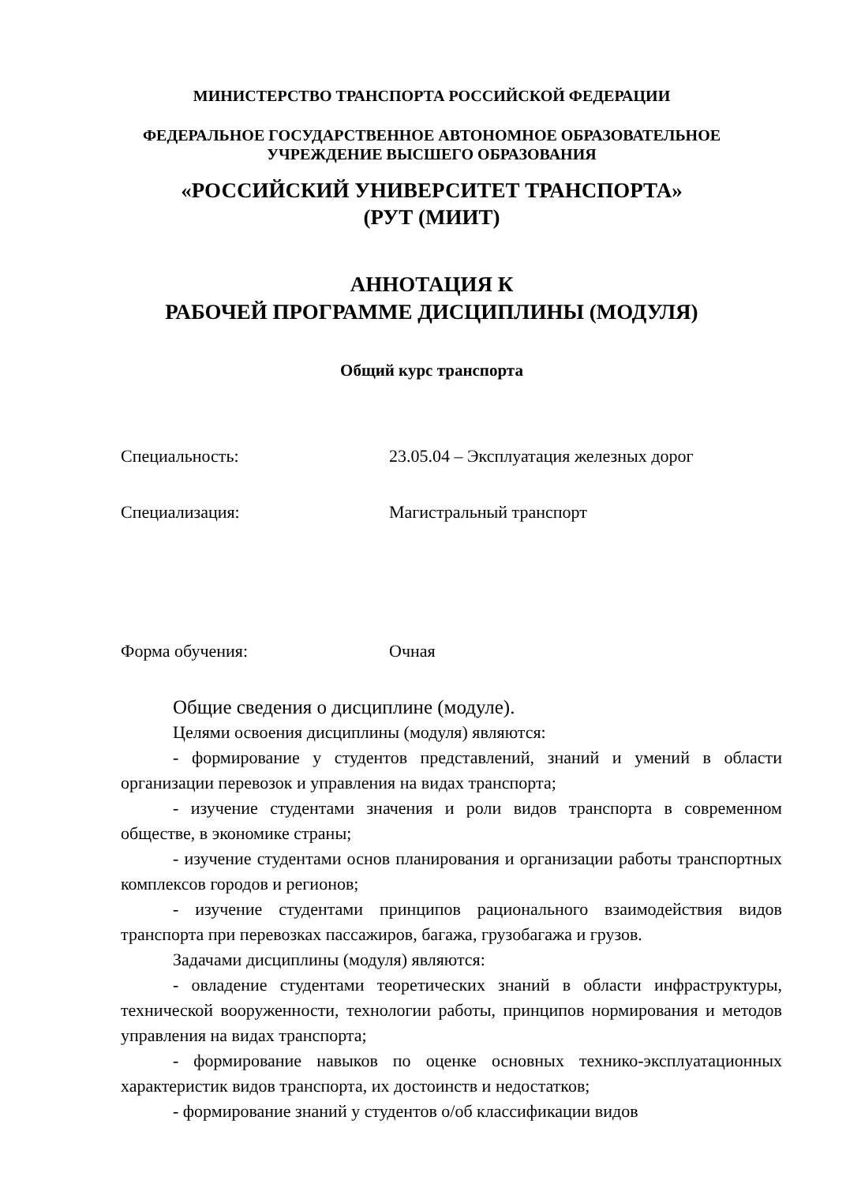МИНИСТЕРСТВО ТРАНСПОРТА РОССИЙСКОЙ ФЕДЕРАЦИИ
ФЕДЕРАЛЬНОЕ ГОСУДАРСТВЕННОЕ АВТОНОМНОЕ ОБРАЗОВАТЕЛЬНОЕ
УЧРЕЖДЕНИЕ ВЫСШЕГО ОБРАЗОВАНИЯ
«РОССИЙСКИЙ УНИВЕРСИТЕТ ТРАНСПОРТА»
(РУТ (МИИТ)
АННОТАЦИЯ К
РАБОЧЕЙ ПРОГРАММЕ ДИСЦИПЛИНЫ (МОДУЛЯ)
Общий курс транспорта
Специальность: 23.05.04 – Эксплуатация железных дорог
Специализация: Магистральный транспорт
Форма обучения: Очная
Общие сведения о дисциплине (модуле).
Целями освоения дисциплины (модуля) являются:
- формирование у студентов представлений, знаний и умений в области организации перевозок и управления на видах транспорта;
- изучение студентами значения и роли видов транспорта в современном обществе, в экономике страны;
- изучение студентами основ планирования и организации работы транспортных комплексов городов и регионов;
- изучение студентами принципов рационального взаимодействия видов транспорта при перевозках пассажиров, багажа, грузобагажа и грузов.
Задачами дисциплины (модуля) являются:
- овладение студентами теоретических знаний в области инфраструктуры, технической вооруженности, технологии работы, принципов нормирования и методов управления на видах транспорта;
- формирование навыков по оценке основных технико-эксплуатационных характеристик видов транспорта, их достоинств и недостатков;
- формирование знаний у студентов о/об классификации видов